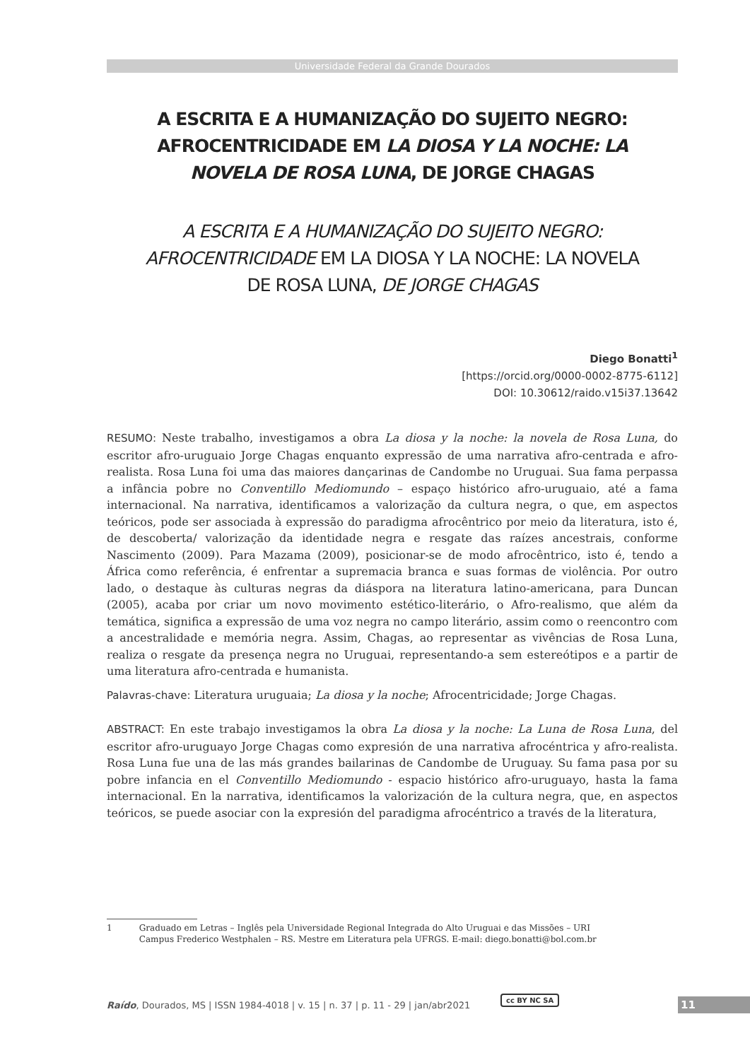Universidade Federal da Grande Dourados
A ESCRITA E A HUMANIZAÇÃO DO SUJEITO NEGRO: AFROCENTRICIDADE EM LA DIOSA Y LA NOCHE: LA NOVELA DE ROSA LUNA, DE JORGE CHAGAS
A ESCRITA E A HUMANIZAÇÃO DO SUJEITO NEGRO: AFROCENTRICIDADE EM LA DIOSA Y LA NOCHE: LA NOVELA DE ROSA LUNA, DE JORGE CHAGAS
Diego Bonatti<sup>1</sup>
[https://orcid.org/0000-0002-8775-6112]
DOI: 10.30612/raido.v15i37.13642
RESUMO: Neste trabalho, investigamos a obra La diosa y la noche: la novela de Rosa Luna, do escritor afro-uruguaio Jorge Chagas enquanto expressão de uma narrativa afro-centrada e afro-realista. Rosa Luna foi uma das maiores dançarinas de Candombe no Uruguai. Sua fama perpassa a infância pobre no Conventillo Mediomundo – espaço histórico afro-uruguaio, até a fama internacional. Na narrativa, identificamos a valorização da cultura negra, o que, em aspectos teóricos, pode ser associada à expressão do paradigma afrocêntrico por meio da literatura, isto é, de descoberta/ valorização da identidade negra e resgate das raízes ancestrais, conforme Nascimento (2009). Para Mazama (2009), posicionar-se de modo afrocêntrico, isto é, tendo a África como referência, é enfrentar a supremacia branca e suas formas de violência. Por outro lado, o destaque às culturas negras da diáspora na literatura latino-americana, para Duncan (2005), acaba por criar um novo movimento estético-literário, o Afro-realismo, que além da temática, significa a expressão de uma voz negra no campo literário, assim como o reencontro com a ancestralidade e memória negra. Assim, Chagas, ao representar as vivências de Rosa Luna, realiza o resgate da presença negra no Uruguai, representando-a sem estereótipos e a partir de uma literatura afro-centrada e humanista.
Palavras-chave: Literatura uruguaia; La diosa y la noche; Afrocentricidade; Jorge Chagas.
ABSTRACT: En este trabajo investigamos la obra La diosa y la noche: La Luna de Rosa Luna, del escritor afro-uruguayo Jorge Chagas como expresión de una narrativa afrocéntrica y afro-realista. Rosa Luna fue una de las más grandes bailarinas de Candombe de Uruguay. Su fama pasa por su pobre infancia en el Conventillo Mediomundo - espacio histórico afro-uruguayo, hasta la fama internacional. En la narrativa, identificamos la valorización de la cultura negra, que, en aspectos teóricos, se puede asociar con la expresión del paradigma afrocéntrico a través de la literatura,
1 Graduado em Letras – Inglês pela Universidade Regional Integrada do Alto Uruguai e das Missões – URI
Campus Frederico Westphalen – RS. Mestre em Literatura pela UFRGS. E-mail: diego.bonatti@bol.com.br
Raído, Dourados, MS | ISSN 1984-4018 | v. 15 | n. 37 | p. 11 - 29 | jan/abr2021
cc BY NC SA 11